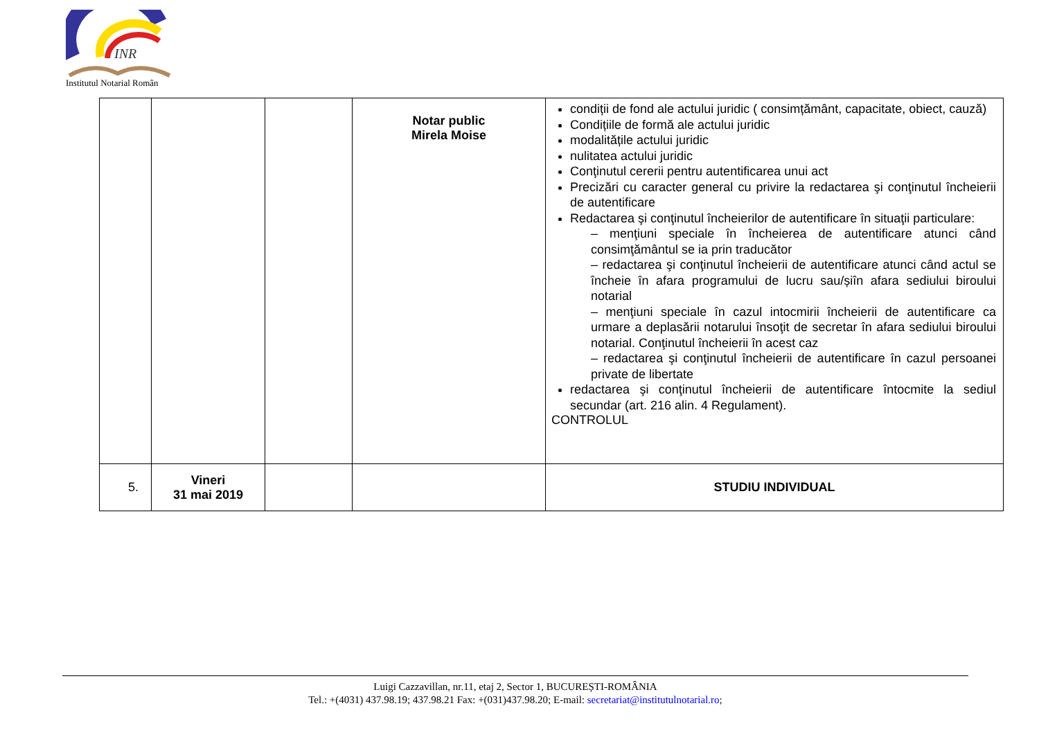INR
Institutul Notarial Român
| | | | Notar public Mirela Moise | condiții de fond ale actului juridic ( consimțământ, capacitate, obiect, cauză) Condițiile de formă ale actului juridic modalitățile actului juridic nulitatea actului juridic Conţinutul cererii pentru autentificarea unui act Precizări cu caracter general cu privire la redactarea şi conţinutul încheierii de autentificare Redactarea şi conţinutul încheierilor de autentificare în situaţii particulare: – menţiuni speciale în încheierea de autentificare atunci când consimţământul se ia prin traducător – redactarea şi conţinutul încheierii de autentificare atunci când actul se încheie în afara programului de lucru sau/șiîn afara sediului biroului notarial – menţiuni speciale în cazul intocmirii încheierii de autentificare ca urmare a deplasării notarului însoţit de secretar în afara sediului biroului notarial. Conţinutul încheierii în acest caz – redactarea şi conţinutul încheierii de autentificare în cazul persoanei private de libertate redactarea şi conţinutul încheierii de autentificare întocmite la sediul secundar (art. 216 alin. 4 Regulament). CONTROLUL |
| 5. | Vineri 31 mai 2019 | | | STUDIU INDIVIDUAL |
Luigi Cazzavillan, nr.11, etaj 2, Sector 1, BUCUREȘTI-ROMÂNIA
Tel.: +(4031) 437.98.19; 437.98.21 Fax: +(031)437.98.20; E-mail: secretariat@institutulnotarial.ro;